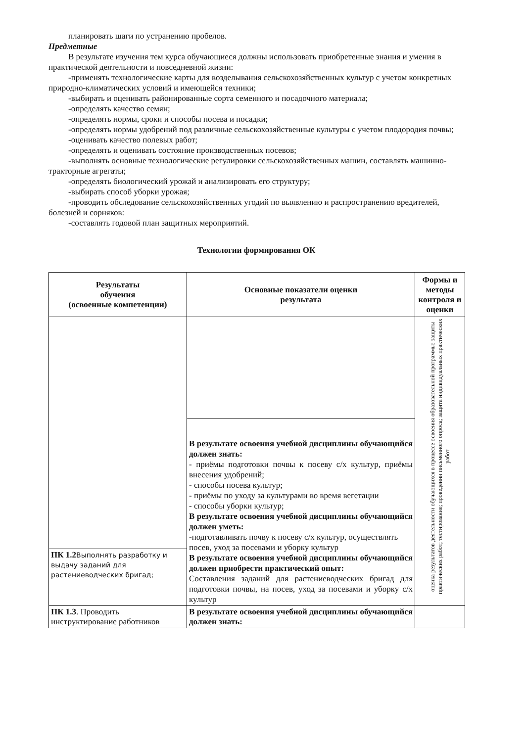планировать шаги по устранению пробелов.
Предметные
В результате изучения тем курса обучающиеся должны использовать приобретенные знания и умения в практической деятельности и повседневной жизни:
-применять технологические карты для возделывания сельскохозяйственных культур с учетом конкретных природно-климатических условий и имеющейся техники;
-выбирать и оценивать районированные сорта семенного и посадочного материала;
-определять качество семян;
-определять нормы, сроки и способы посева и посадки;
-определять нормы удобрений под различные сельскохозяйственные культуры с учетом плодородия почвы;
-оценивать качество полевых работ;
-определять и оценивать состояние производственных посевов;
-выполнять основные технологические регулировки сельскохозяйственных машин, составлять машинно-тракторные агрегаты;
-определять биологический урожай и анализировать его структуру;
-выбирать способ уборки урожая;
-проводить обследование сельскохозяйственных угодий по выявлению и распространению вредителей, болезней и сорняков:
-составлять годовой план защитных мероприятий.
Технологии формирования ОК
| Результаты обучения (освоенные компетенции) | Основные показатели оценки результата | Формы и методы контроля и оценки |
| --- | --- | --- |
| | | оценка результатов деятельности обучающихся в процессе освоения образовательной программы: защиты практических работ; тестирование; проведении письменного опроса; защита индивидуальных практических работ |
| | В результате освоения учебной дисциплины обучающийся должен знать: - приёмы подготовки почвы к посеву с/х культур, приёмы внесения удобрений; - способы посева культур; - приёмы по уходу за культурами во время вегетации - способы уборки культур; В результате освоения учебной дисциплины обучающийся должен уметь: -подготавливать почву к посеву с/х культур, осуществлять посев, уход за посевами и уборку культур В результате освоения учебной дисциплины обучающийся должен приобрести практический опыт: Составления заданий для растениеводческих бригад для подготовки почвы, на посев, уход за посевами и уборку с/х культур | |
| ПК 1.2 Выполнять разработку и выдачу заданий для растениеводческих бригад; | | |
| ПК 1.3 . Проводить инструктирование работников | В результате освоения учебной дисциплины обучающийся должен знать: | |